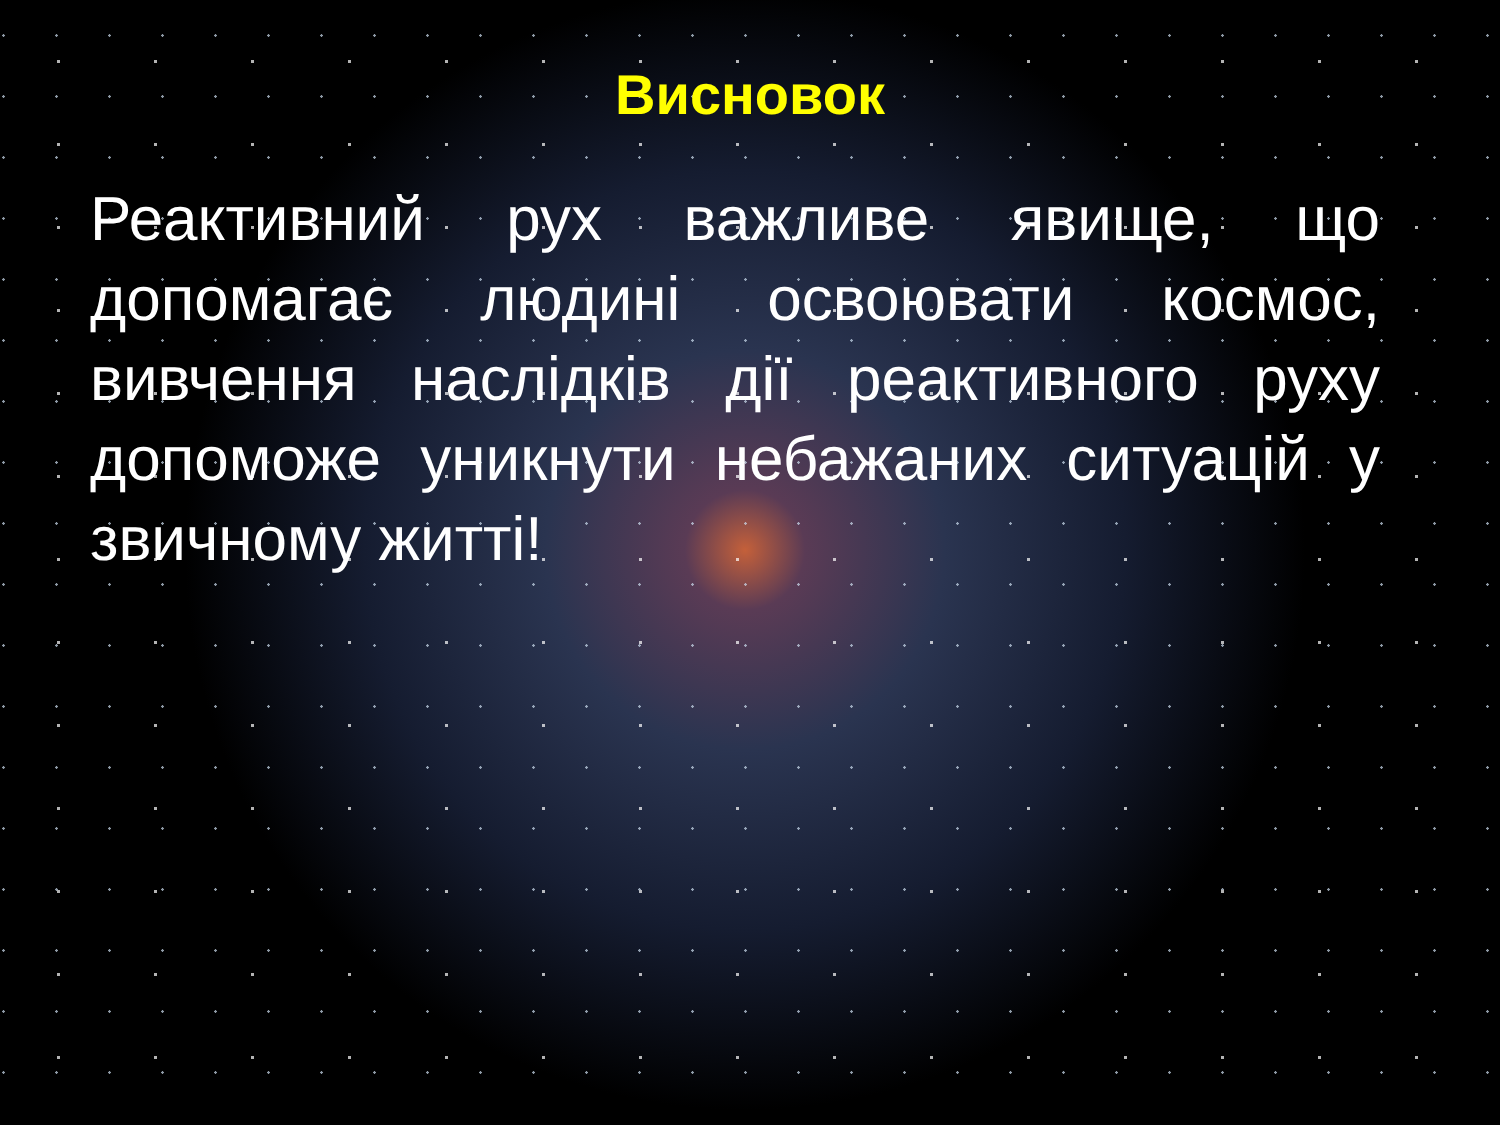Висновок
Реактивний рух важливе явище, що допомагає людині освоювати космос, вивчення наслідків дії реактивного руху допоможе уникнути небажаних ситуацій у звичному житті!